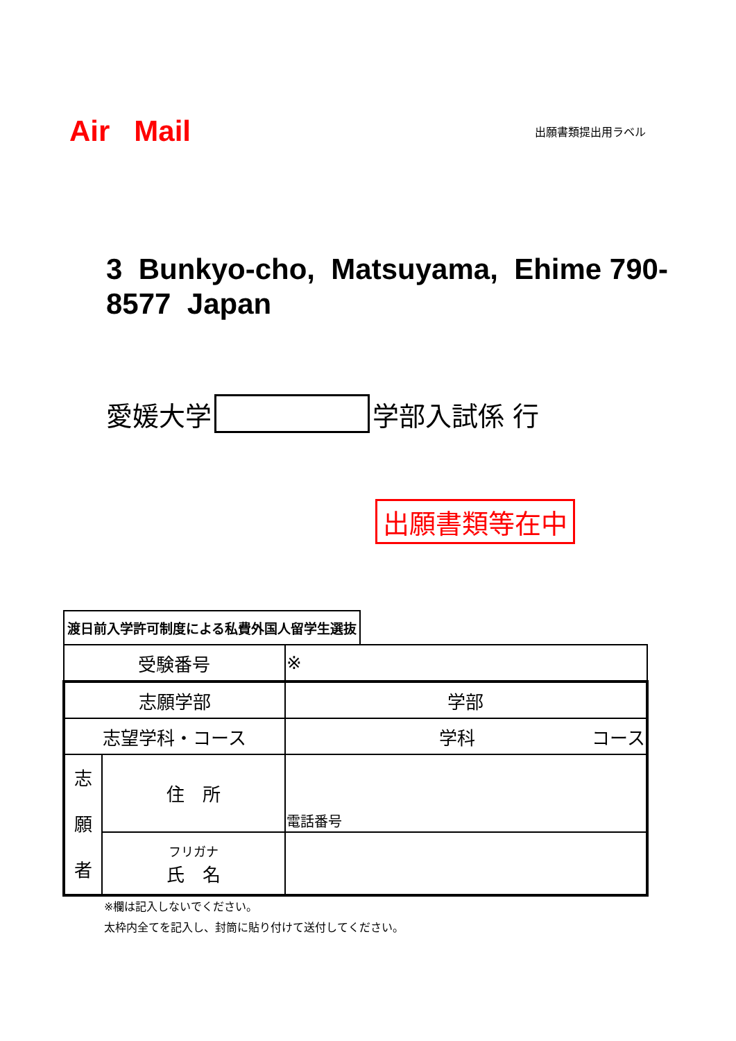Air Mail
出願書類提出用ラベル
3 Bunkyo-cho, Matsuyama, Ehime 790-8577 Japan
愛媛大学 学部入試係 行
出願書類等在中
渡日前入学許可制度による私費外国人留学生選抜
| 受験番号 | | ※ |
| 志願学部 | | 学部 |
| 志望学科・コース | | 学科 コース |
| 志 願 者 | 住 所 | 電話番号 |
| | フリガナ 氏 名 | |
※欄は記入しないでください。
太枠内全てを記入し、封筒に貼り付けて送付してください。